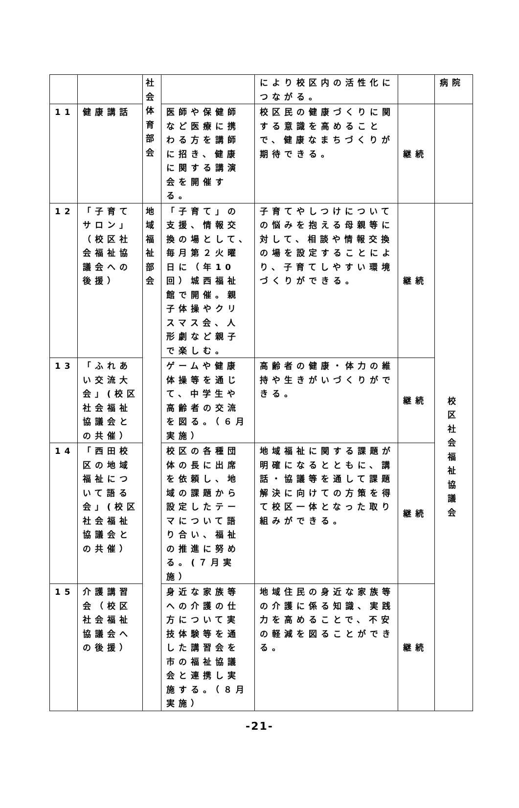| | | 社 会 体 育 部 会 | | により校区内の活性化につながる。 | | 病院 |
| 11 | 健康講話 | | 医師や保健師など医療に携わる方を講師に招き、健康に関する講演会を開催する。 | 校区民の健康づくりに関する意識を高めることで、健康なまちづくりが期待できる。 | 継続 | |
| 12 | 「子育てサロン」（校区社会福祉協議会への後援） | 地 域 福 祉 部 会 | 「子育て」の支援、情報交換の場として、毎月第２火曜日に（年10回）城西福祉館で開催。親子体操やクリスマス会、人形劇など親子で楽しむ。 | 子育てやしつけについての悩みを抱える母親等に対して、相談や情報交換の場を設定することにより、子育てしやすい環境づくりができる。 | 継続 | 校 区 社 会 福 祉 協 議 会 |
| 13 | 「ふれあい交流大会」(校区社会福祉協議会との共催） | | ゲームや健康体操等を通じて、中学生や高齢者の交流を図る。（６月実施） | 高齢者の健康・体力の維持や生きがいづくりができる。 | 継続 | |
| 14 | 「西田校区の地域福祉について語る会」(校区社会福祉協議会との共催） | | 校区の各種団体の長に出席を依頼し、地域の課題から設定したテーマについて語り合い、福祉の推進に努める。(７月実施） | 地域福祉に関する課題が明確になるとともに、講話・協議等を通して課題解決に向けての方策を得て校区一体となった取り組みができる。 | 継続 | |
| 15 | 介護講習会（校区社会福祉協議会への後援） | | 身近な家族等への介護の仕方について実技体験等を通した講習会を市の福祉協議会と連携し実施する。（８月実施） | 地域住民の身近な家族等の介護に係る知識、実践力を高めることで、不安の軽減を図ることができる。 | 継続 | |
-21-